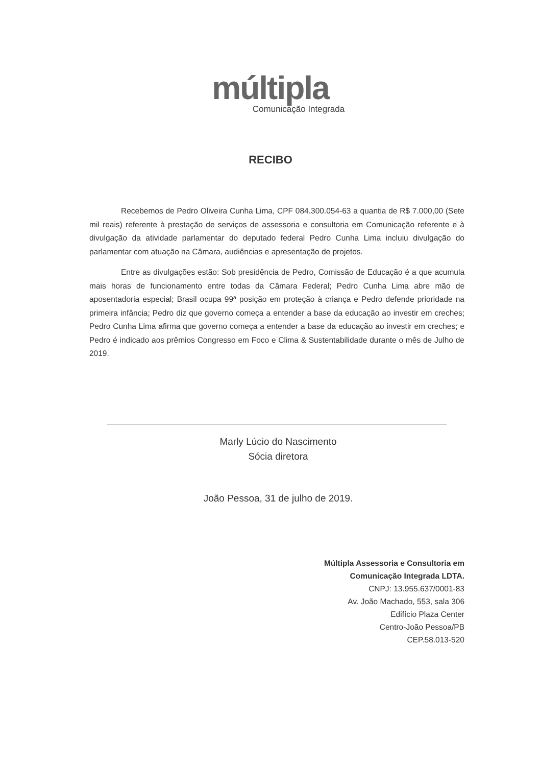múltipla
Comunicação Integrada
RECIBO
Recebemos de Pedro Oliveira Cunha Lima, CPF 084.300.054-63 a quantia de R$ 7.000,00 (Sete mil reais) referente à prestação de serviços de assessoria e consultoria em Comunicação referente e à divulgação da atividade parlamentar do deputado federal Pedro Cunha Lima incluiu divulgação do parlamentar com atuação na Câmara, audiências e apresentação de projetos.
Entre as divulgações estão: Sob presidência de Pedro, Comissão de Educação é a que acumula mais horas de funcionamento entre todas da Câmara Federal; Pedro Cunha Lima abre mão de aposentadoria especial; Brasil ocupa 99ª posição em proteção à criança e Pedro defende prioridade na primeira infância; Pedro diz que governo começa a entender a base da educação ao investir em creches; Pedro Cunha Lima afirma que governo começa a entender a base da educação ao investir em creches; e Pedro é indicado aos prêmios Congresso em Foco e Clima & Sustentabilidade durante o mês de Julho de 2019.
Marly Lúcio do Nascimento
Sócia diretora
João Pessoa, 31 de julho de 2019.
Múltipla Assessoria e Consultoria em
Comunicação Integrada LDTA.
CNPJ: 13.955.637/0001-83
Av. João Machado, 553, sala 306
Edifício Plaza Center
Centro-João Pessoa/PB
CEP.58.013-520